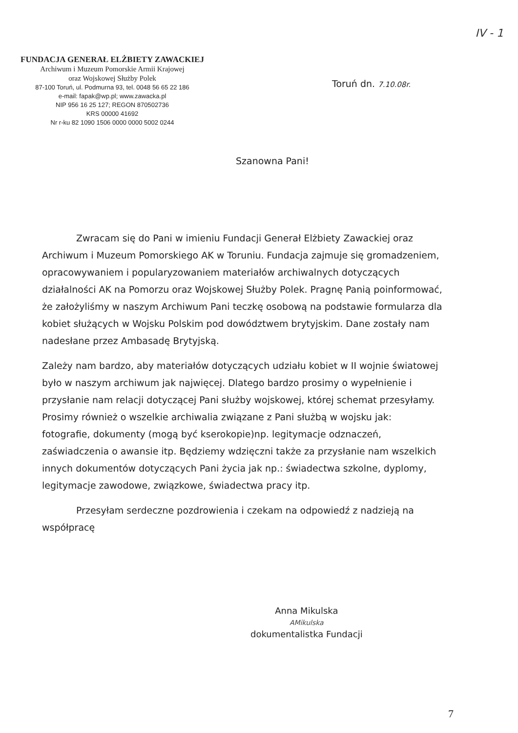IV - 1
FUNDACJA GENERAŁ ELŻBIETY ZAWACKIEJ
Archiwum i Muzeum Pomorskie Armii Krajowej
oraz Wojskowej Służby Polek
87-100 Toruń, ul. Podmurna 93, tel. 0048 56 65 22 186
e-mail: fapak@wp.pl; www.zawacka.pl
NIP 956 16 25 127; REGON 870502736
KRS 00000 41692
Nr r-ku 82 1090 1506 0000 0000 5002 0244
Toruń dn. 7.10.08r.
Szanowna Pani!
Zwracam się do Pani w imieniu Fundacji Generał Elżbiety Zawackiej oraz Archiwum i Muzeum Pomorskiego AK w Toruniu. Fundacja zajmuje się gromadzeniem, opracowywaniem i popularyzowaniem materiałów archiwalnych dotyczących działalności AK na Pomorzu oraz Wojskowej Służby Polek. Pragnę Panią poinformować, że założyliśmy w naszym Archiwum Pani teczkę osobową na podstawie formularza dla kobiet służących w Wojsku Polskim pod dowództwem brytyjskim. Dane zostały nam nadesłane przez Ambasadę Brytyjską.
Zależy nam bardzo, aby materiałów dotyczących udziału kobiet w II wojnie światowej było w naszym archiwum jak najwięcej. Dlatego bardzo prosimy o wypełnienie i przysłanie nam relacji dotyczącej Pani służby wojskowej, której schemat przesyłamy. Prosimy również o wszelkie archiwalia związane z Pani służbą w wojsku jak: fotografie, dokumenty (mogą być kserokopie)np. legitymacje odznaczeń, zaświadczenia o awansie itp. Będziemy wdzięczni także za przysłanie nam wszelkich innych dokumentów dotyczących Pani życia jak np.: świadectwa szkolne, dyplomy, legitymacje zawodowe, związkowe, świadectwa pracy itp.
Przesyłam serdeczne pozdrowienia i czekam na odpowiedź z nadzieją na współpracę
Anna Mikulska
AMikulska
dokumentalistka Fundacji
7